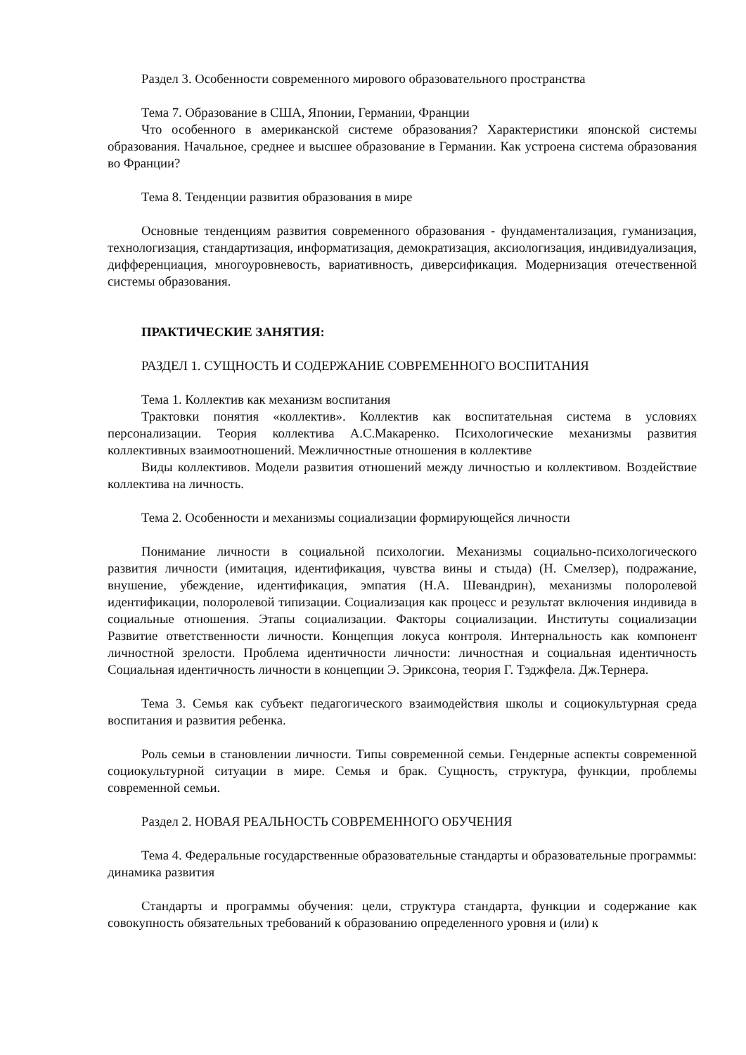Раздел 3. Особенности современного мирового образовательного пространства
Тема 7. Образование в США, Японии, Германии, Франции
Что особенного в американской системе образования? Характеристики японской системы образования. Начальное, среднее и высшее образование в Германии. Как устроена система образования во Франции?
Тема 8. Тенденции развития образования в мире
Основные тенденциям развития современного образования - фундаментализация, гуманизация, технологизация, стандартизация, информатизация, демократизация, аксиологизация, индивидуализация, дифференциация, многоуровневость, вариативность, диверсификация. Модернизация отечественной системы образования.
ПРАКТИЧЕСКИЕ ЗАНЯТИЯ:
РАЗДЕЛ 1. СУЩНОСТЬ И СОДЕРЖАНИЕ СОВРЕМЕННОГО ВОСПИТАНИЯ
Тема 1. Коллектив как механизм воспитания
Трактовки понятия «коллектив». Коллектив как воспитательная система в условиях персонализации. Теория коллектива А.С.Макаренко. Психологические механизмы развития коллективных взаимоотношений. Межличностные отношения в коллективе
Виды коллективов. Модели развития отношений между личностью и коллективом. Воздействие коллектива на личность.
Тема 2. Особенности и механизмы социализации формирующейся личности
Понимание личности в социальной психологии. Механизмы социально-психологического развития личности (имитация, идентификация, чувства вины и стыда) (Н. Смелзер), подражание, внушение, убеждение, идентификация, эмпатия (Н.А. Шевандрин), механизмы полоролевой идентификации, полоролевой типизации. Социализация как процесс и результат включения индивида в социальные отношения. Этапы социализации. Факторы социализации. Институты социализации Развитие ответственности личности. Концепция локуса контроля. Интернальность как компонент личностной зрелости. Проблема идентичности личности: личностная и социальная идентичность Социальная идентичность личности в концепции Э. Эриксона, теория Г. Тэджфела. Дж.Тернера.
Тема 3. Семья как субъект педагогического взаимодействия школы и социокультурная среда воспитания и развития ребенка.
Роль семьи в становлении личности. Типы современной семьи. Гендерные аспекты современной социокультурной ситуации в мире. Семья и брак. Сущность, структура, функции, проблемы современной семьи.
Раздел 2. НОВАЯ РЕАЛЬНОСТЬ СОВРЕМЕННОГО ОБУЧЕНИЯ
Тема 4. Федеральные государственные образовательные стандарты и образовательные программы: динамика развития
Стандарты и программы обучения: цели, структура стандарта, функции и содержание как совокупность обязательных требований к образованию определенного уровня и (или) к